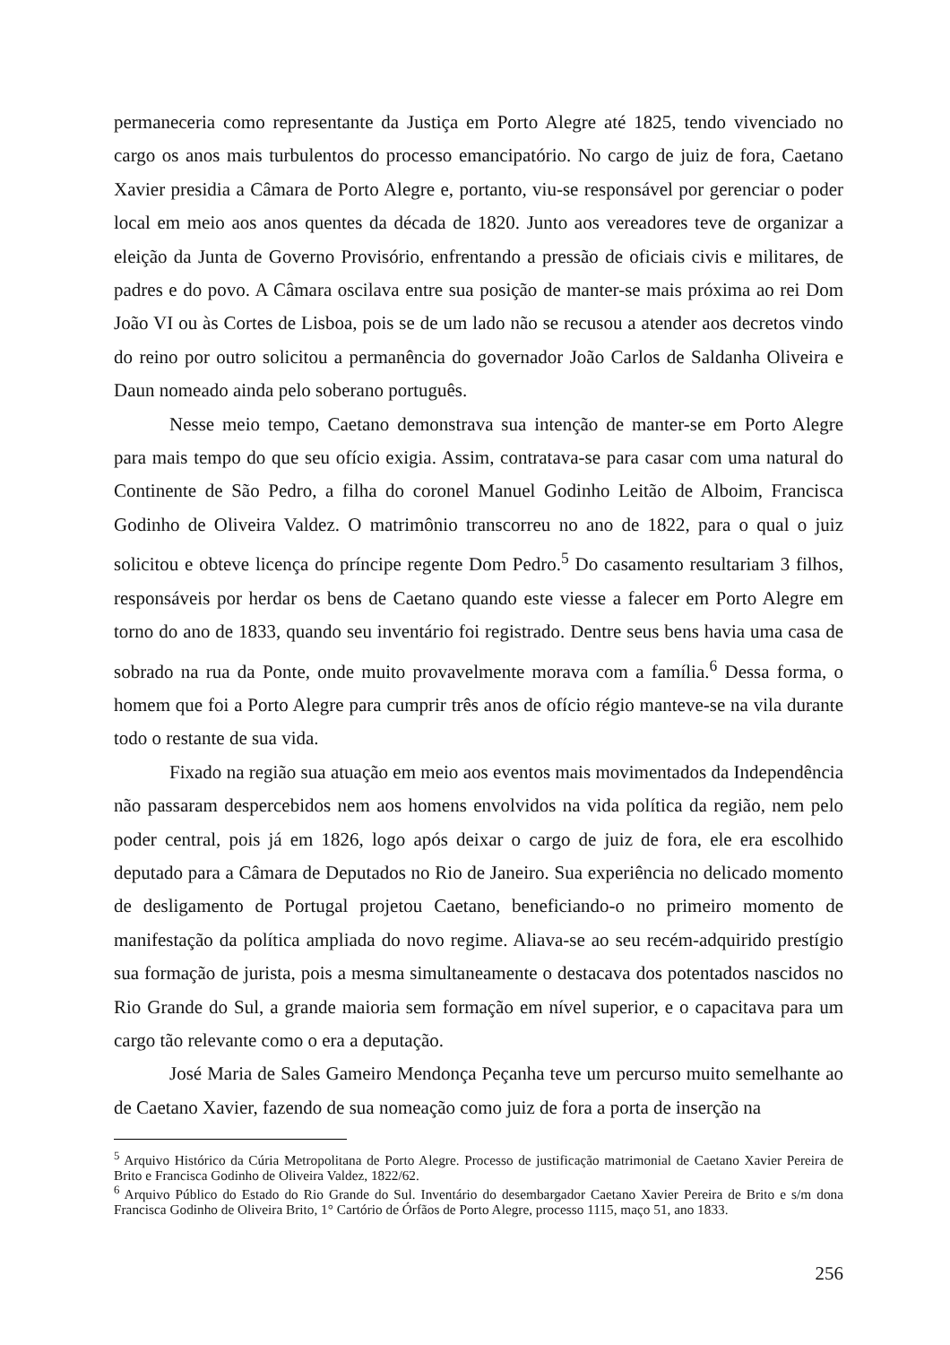permaneceria como representante da Justiça em Porto Alegre até 1825, tendo vivenciado no cargo os anos mais turbulentos do processo emancipatório. No cargo de juiz de fora, Caetano Xavier presidia a Câmara de Porto Alegre e, portanto, viu-se responsável por gerenciar o poder local em meio aos anos quentes da década de 1820. Junto aos vereadores teve de organizar a eleição da Junta de Governo Provisório, enfrentando a pressão de oficiais civis e militares, de padres e do povo. A Câmara oscilava entre sua posição de manter-se mais próxima ao rei Dom João VI ou às Cortes de Lisboa, pois se de um lado não se recusou a atender aos decretos vindo do reino por outro solicitou a permanência do governador João Carlos de Saldanha Oliveira e Daun nomeado ainda pelo soberano português.
Nesse meio tempo, Caetano demonstrava sua intenção de manter-se em Porto Alegre para mais tempo do que seu ofício exigia. Assim, contratava-se para casar com uma natural do Continente de São Pedro, a filha do coronel Manuel Godinho Leitão de Alboim, Francisca Godinho de Oliveira Valdez. O matrimônio transcorreu no ano de 1822, para o qual o juiz solicitou e obteve licença do príncipe regente Dom Pedro.<sup>5</sup> Do casamento resultariam 3 filhos, responsáveis por herdar os bens de Caetano quando este viesse a falecer em Porto Alegre em torno do ano de 1833, quando seu inventário foi registrado. Dentre seus bens havia uma casa de sobrado na rua da Ponte, onde muito provavelmente morava com a família.<sup>6</sup> Dessa forma, o homem que foi a Porto Alegre para cumprir três anos de ofício régio manteve-se na vila durante todo o restante de sua vida.
Fixado na região sua atuação em meio aos eventos mais movimentados da Independência não passaram despercebidos nem aos homens envolvidos na vida política da região, nem pelo poder central, pois já em 1826, logo após deixar o cargo de juiz de fora, ele era escolhido deputado para a Câmara de Deputados no Rio de Janeiro. Sua experiência no delicado momento de desligamento de Portugal projetou Caetano, beneficiando-o no primeiro momento de manifestação da política ampliada do novo regime. Aliava-se ao seu recém-adquirido prestígio sua formação de jurista, pois a mesma simultaneamente o destacava dos potentados nascidos no Rio Grande do Sul, a grande maioria sem formação em nível superior, e o capacitava para um cargo tão relevante como o era a deputação.
José Maria de Sales Gameiro Mendonça Peçanha teve um percurso muito semelhante ao de Caetano Xavier, fazendo de sua nomeação como juiz de fora a porta de inserção na
<sup>5</sup> Arquivo Histórico da Cúria Metropolitana de Porto Alegre. Processo de justificação matrimonial de Caetano Xavier Pereira de Brito e Francisca Godinho de Oliveira Valdez, 1822/62.
<sup>6</sup> Arquivo Público do Estado do Rio Grande do Sul. Inventário do desembargador Caetano Xavier Pereira de Brito e s/m dona Francisca Godinho de Oliveira Brito, 1° Cartório de Órfãos de Porto Alegre, processo 1115, maço 51, ano 1833.
256